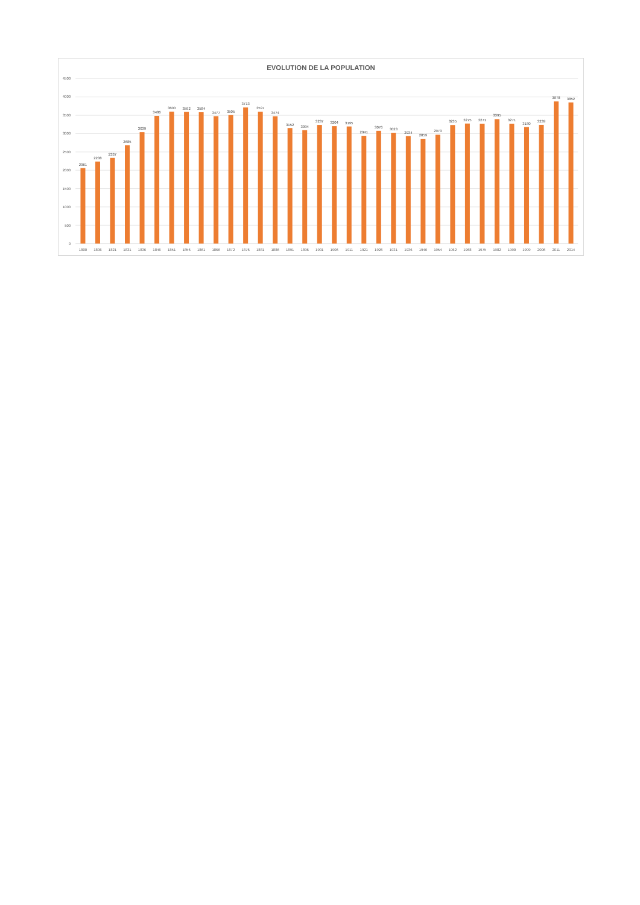EVOLUTION DE LA POPULATION
4500
4000
3500
3000
2500
2000
1500
1000
500
0
2061
2238
2337
2685
3039
3486
3600
3592
3584
3477
3505
3713
3597
3474
3152
3094
3237
3204
3195
2941
3076
3023
2934
2859
2970
3235
3275
3271
3395
3271
3180
3239
3878
3852
1800
1806
1821
1831
1836
1846
1851
1856
1861
1866
1872
1876
1881
1886
1891
1896
1901
1906
1911
1921
1926
1931
1936
1946
1954
1962
1968
1975
1982
1990
1999
2006
2011
2014